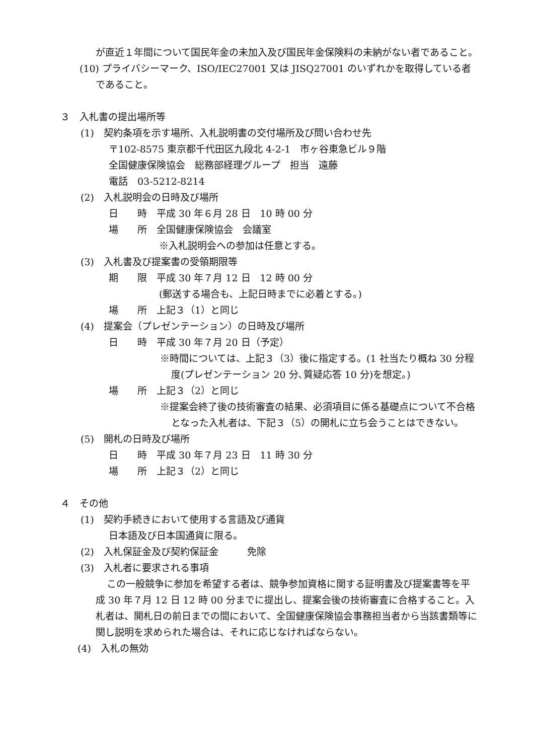が直近１年間について国民年金の未加入及び国民年金保険料の未納がない者であること。
(10) プライバシーマーク、ISO/IEC27001 又は JISQ27001 のいずれかを取得している者であること。
３　入札書の提出場所等
(1)　契約条項を示す場所、入札説明書の交付場所及び問い合わせ先
〒102-8575 東京都千代田区九段北 4-2-1　市ヶ谷東急ビル９階
全国健康保険協会　総務部経理グループ　担当　遠藤
電話　03-5212-8214
(2)　入札説明会の日時及び場所
日　　時　平成 30 年６月 28 日　10 時 00 分
場　　所　全国健康保険協会　会議室
※入札説明会への参加は任意とする。
(3)　入札書及び提案書の受領期限等
期　　限　平成 30 年７月 12 日　12 時 00 分
(郵送する場合も、上記日時までに必着とする。)
場　　所　上記３（1）と同じ
(4)　提案会（プレゼンテーション）の日時及び場所
日　　時　平成 30 年７月 20 日（予定）
※時間については、上記３（3）後に指定する。(1 社当たり概ね 30 分程度(プレゼンテーション 20 分､質疑応答 10 分)を想定。)
場　　所　上記３（2）と同じ
※提案会終了後の技術審査の結果、必須項目に係る基礎点について不合格となった入札者は、下記３（5）の開札に立ち会うことはできない。
(5)　開札の日時及び場所
日　　時　平成 30 年７月 23 日　11 時 30 分
場　　所　上記３（2）と同じ
４　その他
(1)　契約手続きにおいて使用する言語及び通貨
日本語及び日本国通貨に限る。
(2)　入札保証金及び契約保証金　　　免除
(3)　入札者に要求される事項
この一般競争に参加を希望する者は、競争参加資格に関する証明書及び提案書等を平成 30 年７月 12 日 12 時 00 分までに提出し、提案会後の技術審査に合格すること。入札者は、開札日の前日までの間において、全国健康保険協会事務担当者から当該書類等に関し説明を求められた場合は、それに応じなければならない。
(4)　入札の無効